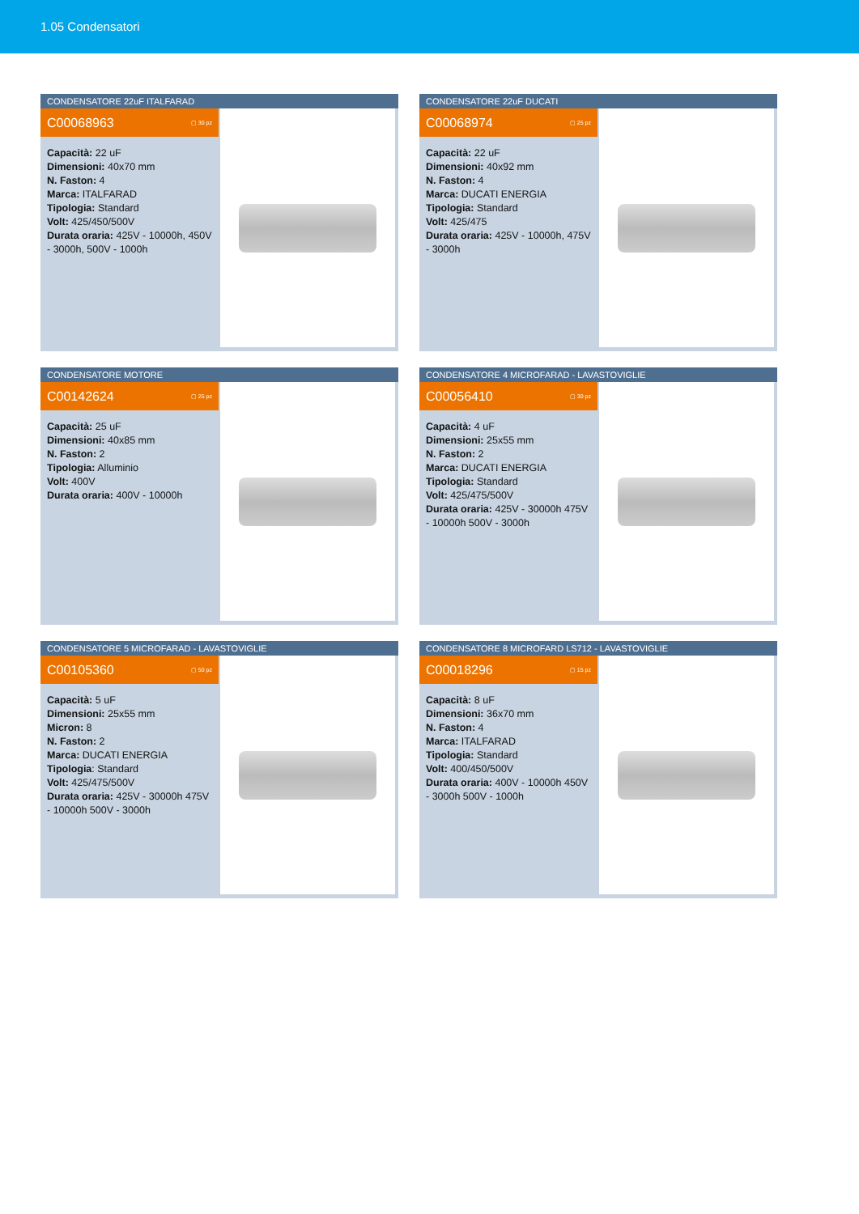1.05 Condensatori
CONDENSATORE 22uF ITALFARAD
C00068963 ▢ 30 pz
Capacità: 22 uF
Dimensioni: 40x70 mm
N. Faston: 4
Marca: ITALFARAD
Tipologia: Standard
Volt: 425/450/500V
Durata oraria: 425V - 10000h, 450V - 3000h, 500V - 1000h
CONDENSATORE 22uF DUCATI
C00068974 ▢ 25 pz
Capacità: 22 uF
Dimensioni: 40x92 mm
N. Faston: 4
Marca: DUCATI ENERGIA
Tipologia: Standard
Volt: 425/475
Durata oraria: 425V - 10000h, 475V - 3000h
CONDENSATORE MOTORE
C00142624 ▢ 25 pz
Capacità: 25 uF
Dimensioni: 40x85 mm
N. Faston: 2
Tipologia: Alluminio
Volt: 400V
Durata oraria: 400V - 10000h
CONDENSATORE 4 MICROFARAD - LAVASTOVIGLIE
C00056410 ▢ 30 pz
Capacità: 4 uF
Dimensioni: 25x55 mm
N. Faston: 2
Marca: DUCATI ENERGIA
Tipologia: Standard
Volt: 425/475/500V
Durata oraria: 425V - 30000h 475V - 10000h 500V - 3000h
CONDENSATORE 5 MICROFARAD - LAVASTOVIGLIE
C00105360 ▢ 50 pz
Capacità: 5 uF
Dimensioni: 25x55 mm
Micron: 8
N. Faston: 2
Marca: DUCATI ENERGIA
Tipologia: Standard
Volt: 425/475/500V
Durata oraria: 425V - 30000h 475V - 10000h 500V - 3000h
CONDENSATORE 8 MICROFARD LS712 - LAVASTOVIGLIE
C00018296 ▢ 15 pz
Capacità: 8 uF
Dimensioni: 36x70 mm
N. Faston: 4
Marca: ITALFARAD
Tipologia: Standard
Volt: 400/450/500V
Durata oraria: 400V - 10000h 450V - 3000h 500V - 1000h